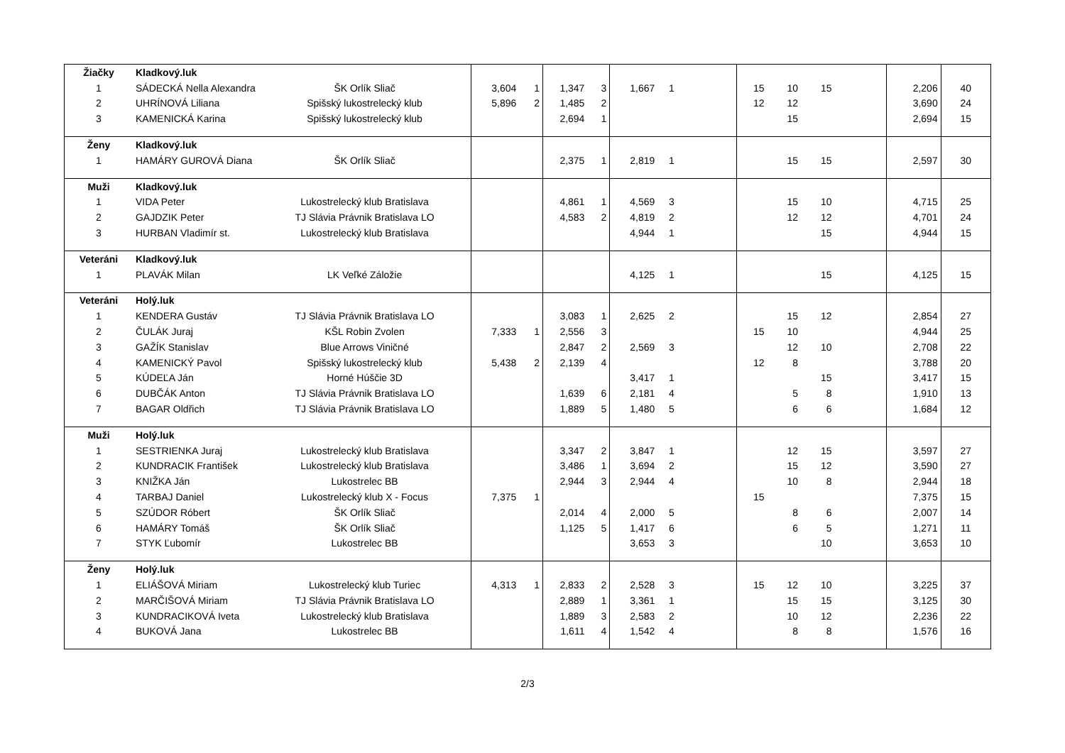| Žiačky | Kladkový.luk | | | | | | | | | | | | | |
| 1 | SÁDECKÁ Nella Alexandra | ŠK Orlík Sliač | 3,604 | 1 | 1,347 | 3 | 1,667 | 1 | 15 | 10 | 15 | | 2,206 | 40 |
| 2 | UHRÍNOVÁ Liliana | Spišský lukostrelecký klub | 5,896 | 2 | 1,485 | 2 | | | 12 | 12 | | | 3,690 | 24 |
| 3 | KAMENICKÁ Karina | Spišský lukostrelecký klub | | | 2,694 | 1 | | | | 15 | | | 2,694 | 15 |
| Ženy | Kladkový.luk | | | | | | | | | | | | | |
| 1 | HAMÁRY GUROVÁ Diana | ŠK Orlík Sliač | | | 2,375 | 1 | 2,819 | 1 | | 15 | 15 | | 2,597 | 30 |
| Muži | Kladkový.luk | | | | | | | | | | | | | |
| 1 | VIDA Peter | Lukostrelecký klub Bratislava | | | 4,861 | 1 | 4,569 | 3 | | 15 | 10 | | 4,715 | 25 |
| 2 | GAJDZIK Peter | TJ Slávia Právnik Bratislava LO | | | 4,583 | 2 | 4,819 | 2 | | 12 | 12 | | 4,701 | 24 |
| 3 | HURBAN Vladimír st. | Lukostrelecký klub Bratislava | | | | | 4,944 | 1 | | | 15 | | 4,944 | 15 |
| Veteráni | Kladkový.luk | | | | | | | | | | | | | |
| 1 | PLAVÁK Milan | LK Veľké Záložie | | | | | 4,125 | 1 | | | 15 | | 4,125 | 15 |
| Veteráni | Holý.luk | | | | | | | | | | | | | |
| 1 | KENDERA Gustáv | TJ Slávia Právnik Bratislava LO | | | 3,083 | 1 | 2,625 | 2 | | 15 | 12 | | 2,854 | 27 |
| 2 | ČULÁK Juraj | KŠL Robin Zvolen | 7,333 | 1 | 2,556 | 3 | | | 15 | 10 | | | 4,944 | 25 |
| 3 | GAŽÍK Stanislav | Blue Arrows Viničné | | | 2,847 | 2 | 2,569 | 3 | | 12 | 10 | | 2,708 | 22 |
| 4 | KAMENICKÝ Pavol | Spišský lukostrelecký klub | 5,438 | 2 | 2,139 | 4 | | | 12 | 8 | | | 3,788 | 20 |
| 5 | KÚDEĽA Ján | Horné Húščie 3D | | | | | 3,417 | 1 | | | 15 | | 3,417 | 15 |
| 6 | DUBČÁK Anton | TJ Slávia Právnik Bratislava LO | | | 1,639 | 6 | 2,181 | 4 | | 5 | 8 | | 1,910 | 13 |
| 7 | BAGAR Oldřich | TJ Slávia Právnik Bratislava LO | | | 1,889 | 5 | 1,480 | 5 | | 6 | 6 | | 1,684 | 12 |
| Muži | Holý.luk | | | | | | | | | | | | | |
| 1 | SESTRIENKA Juraj | Lukostrelecký klub Bratislava | | | 3,347 | 2 | 3,847 | 1 | | 12 | 15 | | 3,597 | 27 |
| 2 | KUNDRACIK František | Lukostrelecký klub Bratislava | | | 3,486 | 1 | 3,694 | 2 | | 15 | 12 | | 3,590 | 27 |
| 3 | KNIŽKA Ján | Lukostrelec BB | | | 2,944 | 3 | 2,944 | 4 | | 10 | 8 | | 2,944 | 18 |
| 4 | TARBAJ Daniel | Lukostrelecký klub X - Focus | 7,375 | 1 | | | | | 15 | | | | 7,375 | 15 |
| 5 | SZÚDOR Róbert | ŠK Orlík Sliač | | | 2,014 | 4 | 2,000 | 5 | | 8 | 6 | | 2,007 | 14 |
| 6 | HAMÁRY Tomáš | ŠK Orlík Sliač | | | 1,125 | 5 | 1,417 | 6 | | 6 | 5 | | 1,271 | 11 |
| 7 | STYK Ľubomír | Lukostrelec BB | | | | | 3,653 | 3 | | | 10 | | 3,653 | 10 |
| Ženy | Holý.luk | | | | | | | | | | | | | |
| 1 | ELIÁŠOVÁ Miriam | Lukostrelecký klub Turiec | 4,313 | 1 | 2,833 | 2 | 2,528 | 3 | 15 | 12 | 10 | | 3,225 | 37 |
| 2 | MARČIŠOVÁ Miriam | TJ Slávia Právnik Bratislava LO | | | 2,889 | 1 | 3,361 | 1 | | 15 | 15 | | 3,125 | 30 |
| 3 | KUNDRACIKOVÁ Iveta | Lukostrelecký klub Bratislava | | | 1,889 | 3 | 2,583 | 2 | | 10 | 12 | | 2,236 | 22 |
| 4 | BUKOVÁ Jana | Lukostrelec BB | | | 1,611 | 4 | 1,542 | 4 | | 8 | 8 | | 1,576 | 16 |
2/3